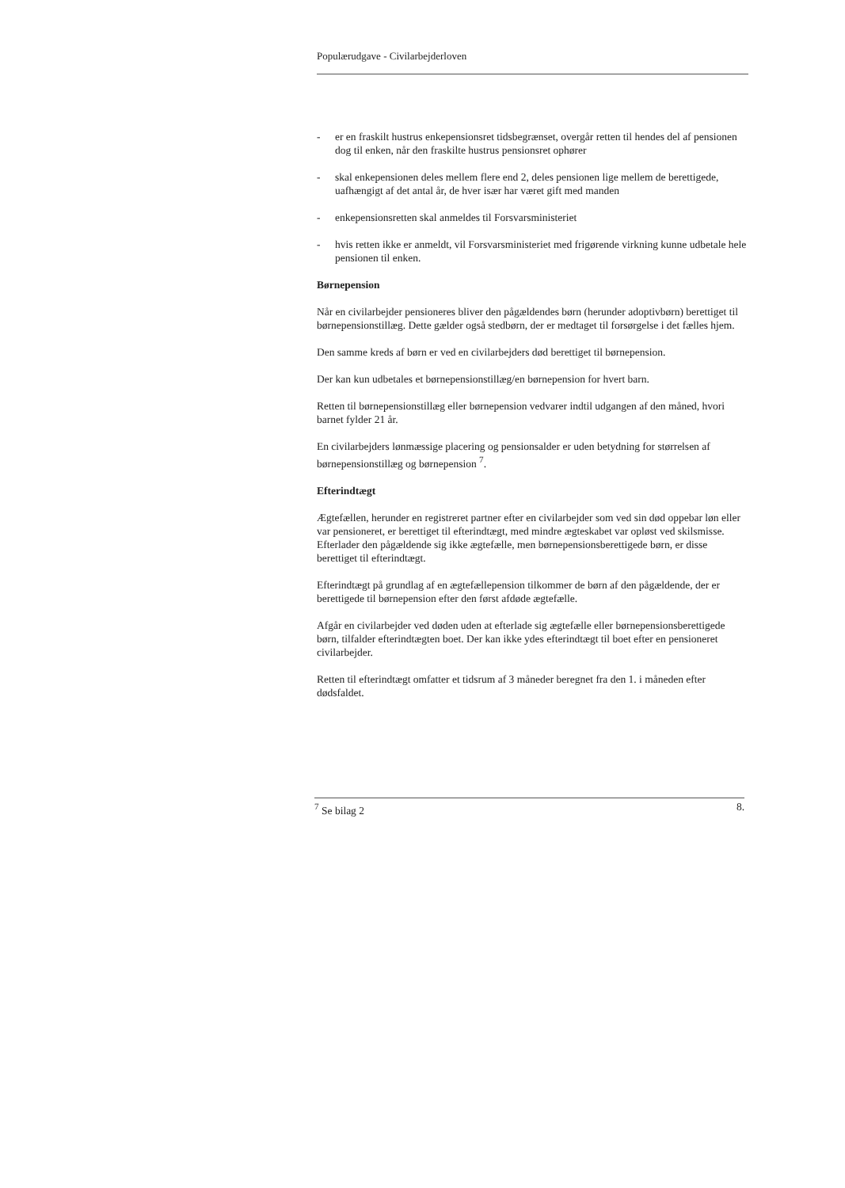Populærudgave - Civilarbejderloven
- er en fraskilt hustrus enkepensionsret tidsbegrænset, overgår retten til hendes del af pensionen dog til enken, når den fraskilte hustrus pensionsret ophører
- skal enkepensionen deles mellem flere end 2, deles pensionen lige mellem de berettigede, uafhængigt af det antal år, de hver især har været gift med manden
- enkepensionsretten skal anmeldes til Forsvarsministeriet
- hvis retten ikke er anmeldt, vil Forsvarsministeriet med frigørende virkning kunne udbetale hele pensionen til enken.
Børnepension
Når en civilarbejder pensioneres bliver den pågældendes børn (herunder adoptivbørn) berettiget til børnepensionstillæg. Dette gælder også stedbørn, der er medtaget til forsørgelse i det fælles hjem.
Den samme kreds af børn er ved en civilarbejders død berettiget til børnepension.
Der kan kun udbetales et børnepensionstillæg/en børnepension for hvert barn.
Retten til børnepensionstillæg eller børnepension vedvarer indtil udgangen af den måned, hvori barnet fylder 21 år.
En civilarbejders lønmæssige placering og pensionsalder er uden betydning for størrelsen af børnepensionstillæg og børnepension <sup>7</sup>.
Efterindtægt
Ægtefællen, herunder en registreret partner efter en civilarbejder som ved sin død oppebar løn eller var pensioneret, er berettiget til efterindtægt, med mindre ægteskabet var opløst ved skilsmisse. Efterlader den pågældende sig ikke ægtefælle, men børnepensionsberettigede børn, er disse berettiget til efterindtægt.
Efterindtægt på grundlag af en ægtefællepension tilkommer de børn af den pågældende, der er berettigede til børnepension efter den først afdøde ægtefælle.
Afgår en civilarbejder ved døden uden at efterlade sig ægtefælle eller børnepensionsberettigede børn, tilfalder efterindtægten boet. Der kan ikke ydes efterindtægt til boet efter en pensioneret civilarbejder.
Retten til efterindtægt omfatter et tidsrum af 3 måneder beregnet fra den 1. i måneden efter dødsfaldet.
<sup>7</sup> Se bilag 2 8.